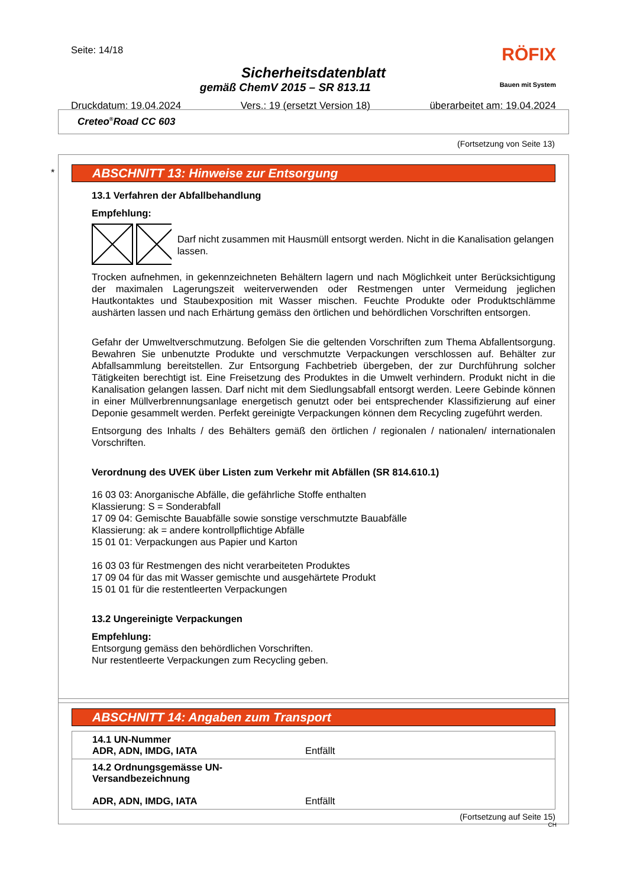Seite: 14/18 RÖFIX
Sicherheitsdatenblatt
gemäß ChemV 2015 – SR 813.11 Bauen mit System
Druckdatum: 19.04.2024 Vers.: 19 (ersetzt Version 18) überarbeitet am: 19.04.2024
Creteo<sup>®</sup>Road CC 603
(Fortsetzung von Seite 13)
*
ABSCHNITT 13: Hinweise zur Entsorgung
13.1 Verfahren der Abfallbehandlung
Empfehlung:
Darf nicht zusammen mit Hausmüll entsorgt werden. Nicht in die Kanalisation gelangen lassen.
Trocken aufnehmen, in gekennzeichneten Behältern lagern und nach Möglichkeit unter Berücksichtigung der maximalen Lagerungszeit weiterverwenden oder Restmengen unter Vermeidung jeglichen Hautkontaktes und Staubexposition mit Wasser mischen. Feuchte Produkte oder Produktschlämme aushärten lassen und nach Erhärtung gemäss den örtlichen und behördlichen Vorschriften entsorgen.
Gefahr der Umweltverschmutzung. Befolgen Sie die geltenden Vorschriften zum Thema Abfallentsorgung. Bewahren Sie unbenutzte Produkte und verschmutzte Verpackungen verschlossen auf. Behälter zur Abfallsammlung bereitstellen. Zur Entsorgung Fachbetrieb übergeben, der zur Durchführung solcher Tätigkeiten berechtigt ist. Eine Freisetzung des Produktes in die Umwelt verhindern. Produkt nicht in die Kanalisation gelangen lassen. Darf nicht mit dem Siedlungsabfall entsorgt werden. Leere Gebinde können in einer Müllverbrennungsanlage energetisch genutzt oder bei entsprechender Klassifizierung auf einer Deponie gesammelt werden. Perfekt gereinigte Verpackungen können dem Recycling zugeführt werden.
Entsorgung des Inhalts / des Behälters gemäß den örtlichen / regionalen / nationalen/ internationalen Vorschriften.
Verordnung des UVEK über Listen zum Verkehr mit Abfällen (SR 814.610.1)
16 03 03: Anorganische Abfälle, die gefährliche Stoffe enthalten
Klassierung: S = Sonderabfall
17 09 04: Gemischte Bauabfälle sowie sonstige verschmutzte Bauabfälle
Klassierung: ak = andere kontrollpflichtige Abfälle
15 01 01: Verpackungen aus Papier und Karton
16 03 03 für Restmengen des nicht verarbeiteten Produktes
17 09 04 für das mit Wasser gemischte und ausgehärtete Produkt
15 01 01 für die restentleerten Verpackungen
13.2 Ungereinigte Verpackungen
Empfehlung:
Entsorgung gemäss den behördlichen Vorschriften.
Nur restentleerte Verpackungen zum Recycling geben.
ABSCHNITT 14: Angaben zum Transport
| 14.1 UN-Nummer ADR, ADN, IMDG, IATA | Entfällt |
| 14.2 Ordnungsgemässe UN-Versandbezeichnung ADR, ADN, IMDG, IATA | Entfällt |
(Fortsetzung auf Seite 15)
CH